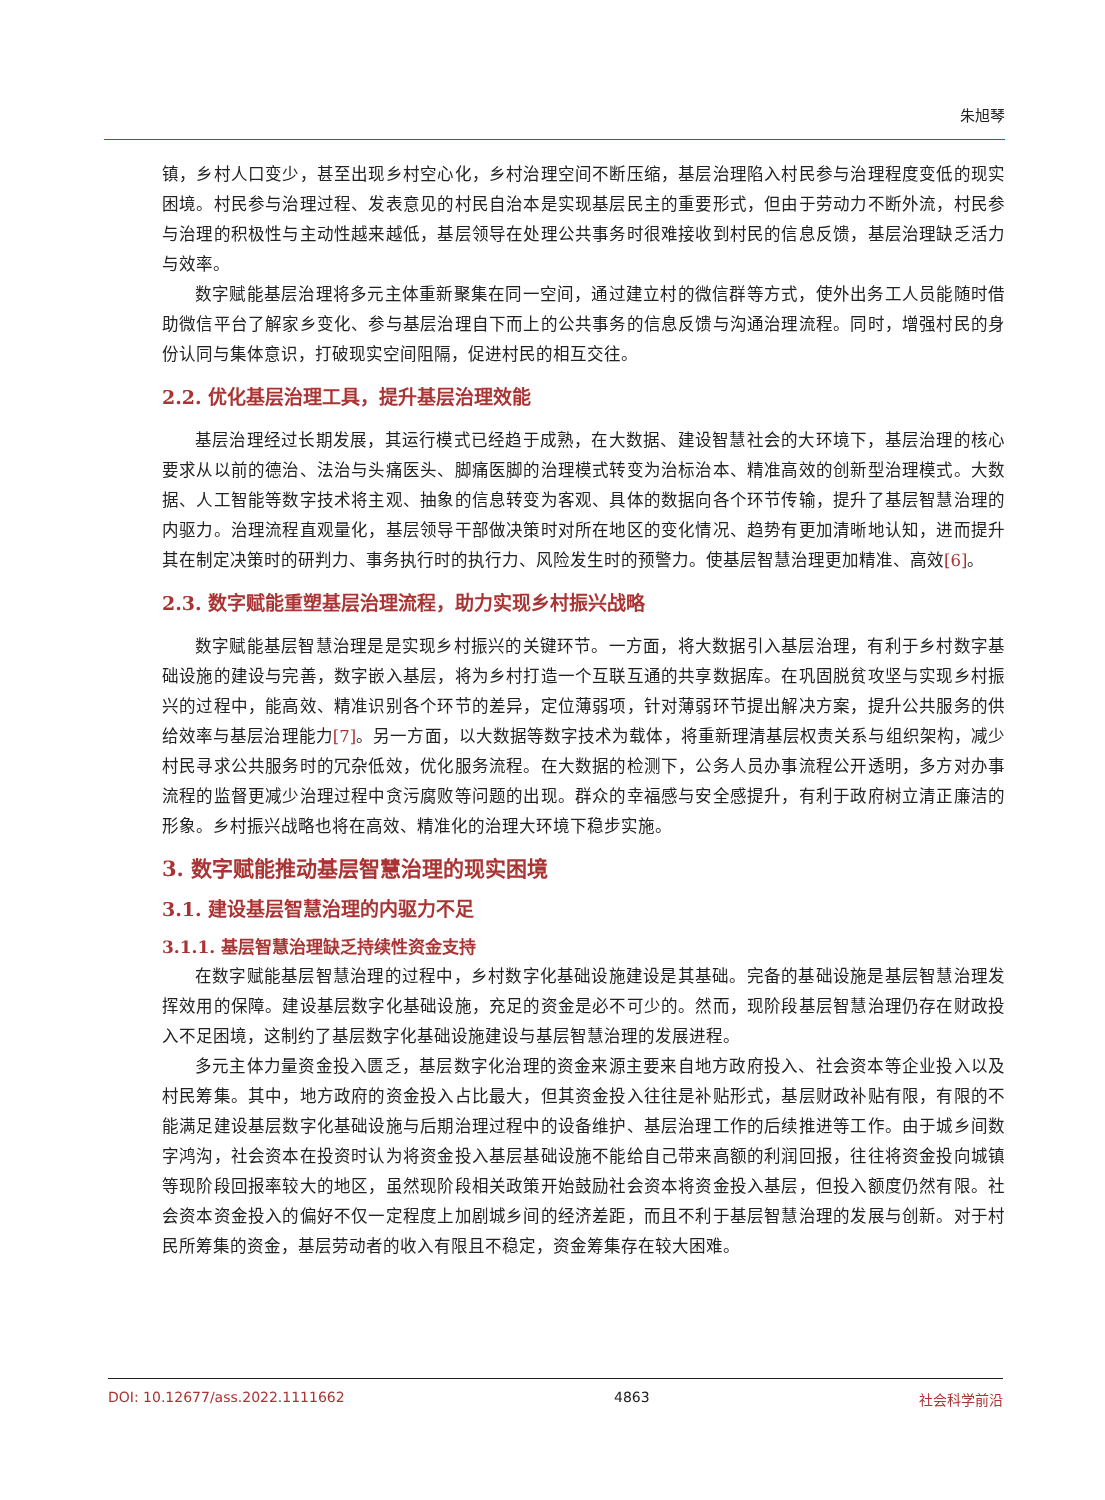朱旭琴
镇，乡村人口变少，甚至出现乡村空心化，乡村治理空间不断压缩，基层治理陷入村民参与治理程度变低的现实困境。村民参与治理过程、发表意见的村民自治本是实现基层民主的重要形式，但由于劳动力不断外流，村民参与治理的积极性与主动性越来越低，基层领导在处理公共事务时很难接收到村民的信息反馈，基层治理缺乏活力与效率。
数字赋能基层治理将多元主体重新聚集在同一空间，通过建立村的微信群等方式，使外出务工人员能随时借助微信平台了解家乡变化、参与基层治理自下而上的公共事务的信息反馈与沟通治理流程。同时，增强村民的身份认同与集体意识，打破现实空间阻隔，促进村民的相互交往。
2.2. 优化基层治理工具，提升基层治理效能
基层治理经过长期发展，其运行模式已经趋于成熟，在大数据、建设智慧社会的大环境下，基层治理的核心要求从以前的德治、法治与头痛医头、脚痛医脚的治理模式转变为治标治本、精准高效的创新型治理模式。大数据、人工智能等数字技术将主观、抽象的信息转变为客观、具体的数据向各个环节传输，提升了基层智慧治理的内驱力。治理流程直观量化，基层领导干部做决策时对所在地区的变化情况、趋势有更加清晰地认知，进而提升其在制定决策时的研判力、事务执行时的执行力、风险发生时的预警力。使基层智慧治理更加精准、高效[6]。
2.3. 数字赋能重塑基层治理流程，助力实现乡村振兴战略
数字赋能基层智慧治理是是实现乡村振兴的关键环节。一方面，将大数据引入基层治理，有利于乡村数字基础设施的建设与完善，数字嵌入基层，将为乡村打造一个互联互通的共享数据库。在巩固脱贫攻坚与实现乡村振兴的过程中，能高效、精准识别各个环节的差异，定位薄弱项，针对薄弱环节提出解决方案，提升公共服务的供给效率与基层治理能力[7]。另一方面，以大数据等数字技术为载体，将重新理清基层权责关系与组织架构，减少村民寻求公共服务时的冗杂低效，优化服务流程。在大数据的检测下，公务人员办事流程公开透明，多方对办事流程的监督更减少治理过程中贪污腐败等问题的出现。群众的幸福感与安全感提升，有利于政府树立清正廉洁的形象。乡村振兴战略也将在高效、精准化的治理大环境下稳步实施。
3. 数字赋能推动基层智慧治理的现实困境
3.1. 建设基层智慧治理的内驱力不足
3.1.1. 基层智慧治理缺乏持续性资金支持
在数字赋能基层智慧治理的过程中，乡村数字化基础设施建设是其基础。完备的基础设施是基层智慧治理发挥效用的保障。建设基层数字化基础设施，充足的资金是必不可少的。然而，现阶段基层智慧治理仍存在财政投入不足困境，这制约了基层数字化基础设施建设与基层智慧治理的发展进程。
多元主体力量资金投入匮乏，基层数字化治理的资金来源主要来自地方政府投入、社会资本等企业投入以及村民筹集。其中，地方政府的资金投入占比最大，但其资金投入往往是补贴形式，基层财政补贴有限，有限的不能满足建设基层数字化基础设施与后期治理过程中的设备维护、基层治理工作的后续推进等工作。由于城乡间数字鸿沟，社会资本在投资时认为将资金投入基层基础设施不能给自己带来高额的利润回报，往往将资金投向城镇等现阶段回报率较大的地区，虽然现阶段相关政策开始鼓励社会资本将资金投入基层，但投入额度仍然有限。社会资本资金投入的偏好不仅一定程度上加剧城乡间的经济差距，而且不利于基层智慧治理的发展与创新。对于村民所筹集的资金，基层劳动者的收入有限且不稳定，资金筹集存在较大困难。
DOI: 10.12677/ass.2022.1111662 4863 社会科学前沿